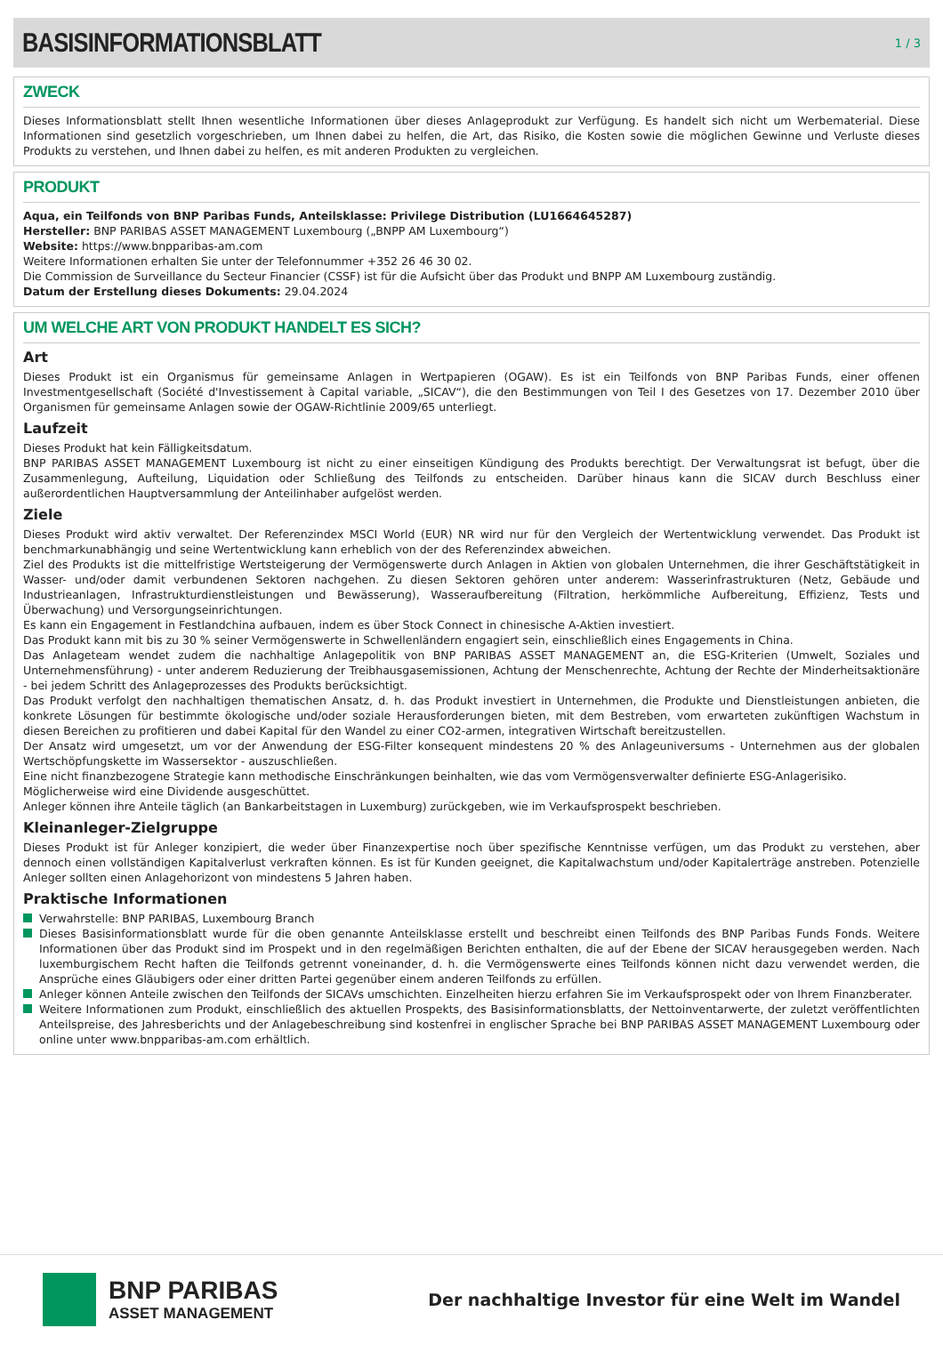BASISINFORMATIONSBLATT
1 / 3
ZWECK
Dieses Informationsblatt stellt Ihnen wesentliche Informationen über dieses Anlageprodukt zur Verfügung. Es handelt sich nicht um Werbematerial. Diese Informationen sind gesetzlich vorgeschrieben, um Ihnen dabei zu helfen, die Art, das Risiko, die Kosten sowie die möglichen Gewinne und Verluste dieses Produkts zu verstehen, und Ihnen dabei zu helfen, es mit anderen Produkten zu vergleichen.
PRODUKT
Aqua, ein Teilfonds von BNP Paribas Funds, Anteilsklasse: Privilege Distribution (LU1664645287)
Hersteller: BNP PARIBAS ASSET MANAGEMENT Luxembourg („BNPP AM Luxembourg“)
Website: https://www.bnpparibas-am.com
Weitere Informationen erhalten Sie unter der Telefonnummer +352 26 46 30 02.
Die Commission de Surveillance du Secteur Financier (CSSF) ist für die Aufsicht über das Produkt und BNPP AM Luxembourg zuständig.
Datum der Erstellung dieses Dokuments: 29.04.2024
UM WELCHE ART VON PRODUKT HANDELT ES SICH?
Art
Dieses Produkt ist ein Organismus für gemeinsame Anlagen in Wertpapieren (OGAW). Es ist ein Teilfonds von BNP Paribas Funds, einer offenen Investmentgesellschaft (Société d'Investissement à Capital variable, „SICAV“), die den Bestimmungen von Teil I des Gesetzes von 17. Dezember 2010 über Organismen für gemeinsame Anlagen sowie der OGAW-Richtlinie 2009/65 unterliegt.
Laufzeit
Dieses Produkt hat kein Fälligkeitsdatum.
BNP PARIBAS ASSET MANAGEMENT Luxembourg ist nicht zu einer einseitigen Kündigung des Produkts berechtigt. Der Verwaltungsrat ist befugt, über die Zusammenlegung, Aufteilung, Liquidation oder Schließung des Teilfonds zu entscheiden. Darüber hinaus kann die SICAV durch Beschluss einer außerordentlichen Hauptversammlung der Anteilinhaber aufgelöst werden.
Ziele
Dieses Produkt wird aktiv verwaltet. Der Referenzindex MSCI World (EUR) NR wird nur für den Vergleich der Wertentwicklung verwendet. Das Produkt ist benchmarkunabhängig und seine Wertentwicklung kann erheblich von der des Referenzindex abweichen.
Ziel des Produkts ist die mittelfristige Wertsteigerung der Vermögenswerte durch Anlagen in Aktien von globalen Unternehmen, die ihrer Geschäftstätigkeit in Wasser- und/oder damit verbundenen Sektoren nachgehen. Zu diesen Sektoren gehören unter anderem: Wasserinfrastrukturen (Netz, Gebäude und Industrieanlagen, Infrastrukturdienstleistungen und Bewässerung), Wasseraufbereitung (Filtration, herkömmliche Aufbereitung, Effizienz, Tests und Überwachung) und Versorgungseinrichtungen.
Es kann ein Engagement in Festlandchina aufbauen, indem es über Stock Connect in chinesische A-Aktien investiert.
Das Produkt kann mit bis zu 30 % seiner Vermögenswerte in Schwellenländern engagiert sein, einschließlich eines Engagements in China.
Das Anlageteam wendet zudem die nachhaltige Anlagepolitik von BNP PARIBAS ASSET MANAGEMENT an, die ESG-Kriterien (Umwelt, Soziales und Unternehmensführung) - unter anderem Reduzierung der Treibhausgasemissionen, Achtung der Menschenrechte, Achtung der Rechte der Minderheitsaktionäre - bei jedem Schritt des Anlageprozesses des Produkts berücksichtigt.
Das Produkt verfolgt den nachhaltigen thematischen Ansatz, d. h. das Produkt investiert in Unternehmen, die Produkte und Dienstleistungen anbieten, die konkrete Lösungen für bestimmte ökologische und/oder soziale Herausforderungen bieten, mit dem Bestreben, vom erwarteten zukünftigen Wachstum in diesen Bereichen zu profitieren und dabei Kapital für den Wandel zu einer CO2-armen, integrativen Wirtschaft bereitzustellen.
Der Ansatz wird umgesetzt, um vor der Anwendung der ESG-Filter konsequent mindestens 20 % des Anlageuniversums - Unternehmen aus der globalen Wertschöpfungskette im Wassersektor - auszuschließen.
Eine nicht finanzbezogene Strategie kann methodische Einschränkungen beinhalten, wie das vom Vermögensverwalter definierte ESG-Anlagerisiko.
Möglicherweise wird eine Dividende ausgeschüttet.
Anleger können ihre Anteile täglich (an Bankarbeitstagen in Luxemburg) zurückgeben, wie im Verkaufsprospekt beschrieben.
Kleinanleger-Zielgruppe
Dieses Produkt ist für Anleger konzipiert, die weder über Finanzexpertise noch über spezifische Kenntnisse verfügen, um das Produkt zu verstehen, aber dennoch einen vollständigen Kapitalverlust verkraften können. Es ist für Kunden geeignet, die Kapitalwachstum und/oder Kapitalerträge anstreben. Potenzielle Anleger sollten einen Anlagehorizont von mindestens 5 Jahren haben.
Praktische Informationen
Verwahrstelle: BNP PARIBAS, Luxembourg Branch
Dieses Basisinformationsblatt wurde für die oben genannte Anteilsklasse erstellt und beschreibt einen Teilfonds des BNP Paribas Funds Fonds. Weitere Informationen über das Produkt sind im Prospekt und in den regelmäßigen Berichten enthalten, die auf der Ebene der SICAV herausgegeben werden. Nach luxemburgischem Recht haften die Teilfonds getrennt voneinander, d. h. die Vermögenswerte eines Teilfonds können nicht dazu verwendet werden, die Ansprüche eines Gläubigers oder einer dritten Partei gegenüber einem anderen Teilfonds zu erfüllen.
Anleger können Anteile zwischen den Teilfonds der SICAVs umschichten. Einzelheiten hierzu erfahren Sie im Verkaufsprospekt oder von Ihrem Finanzberater.
Weitere Informationen zum Produkt, einschließlich des aktuellen Prospekts, des Basisinformationsblatts, der Nettoinventarwerte, der zuletzt veröffentlichten Anteilspreise, des Jahresberichts und der Anlagebeschreibung sind kostenfrei in englischer Sprache bei BNP PARIBAS ASSET MANAGEMENT Luxembourg oder online unter www.bnpparibas-am.com erhältlich.
BNP PARIBAS
ASSET MANAGEMENT
Der nachhaltige Investor für eine Welt im Wandel